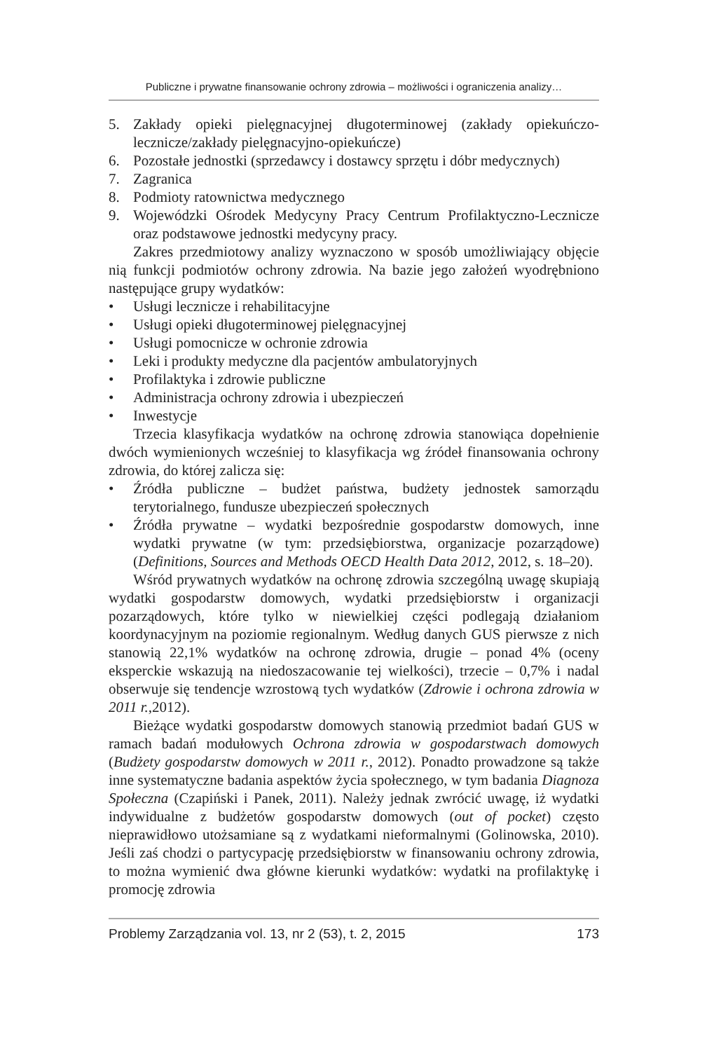Publiczne i prywatne finansowanie ochrony zdrowia – możliwości i ograniczenia analizy…
5. Zakłady opieki pielęgnacyjnej długoterminowej (zakłady opiekuńczo-lecznicze/zakłady pielęgnacyjno-opiekuńcze)
6. Pozostałe jednostki (sprzedawcy i dostawcy sprzętu i dóbr medycznych)
7. Zagranica
8. Podmioty ratownictwa medycznego
9. Wojewódzki Ośrodek Medycyny Pracy Centrum Profilaktyczno-Lecznicze oraz podstawowe jednostki medycyny pracy.
Zakres przedmiotowy analizy wyznaczono w sposób umożliwiający objęcie nią funkcji podmiotów ochrony zdrowia. Na bazie jego założeń wyodrębniono następujące grupy wydatków:
• Usługi lecznicze i rehabilitacyjne
• Usługi opieki długoterminowej pielęgnacyjnej
• Usługi pomocnicze w ochronie zdrowia
• Leki i produkty medyczne dla pacjentów ambulatoryjnych
• Profilaktyka i zdrowie publiczne
• Administracja ochrony zdrowia i ubezpieczeń
• Inwestycje
Trzecia klasyfikacja wydatków na ochronę zdrowia stanowiąca dopełnienie dwóch wymienionych wcześniej to klasyfikacja wg źródeł finansowania ochrony zdrowia, do której zalicza się:
• Źródła publiczne – budżet państwa, budżety jednostek samorządu terytorialnego, fundusze ubezpieczeń społecznych
• Źródła prywatne – wydatki bezpośrednie gospodarstw domowych, inne wydatki prywatne (w tym: przedsiębiorstwa, organizacje pozarządowe) (Definitions, Sources and Methods OECD Health Data 2012, 2012, s. 18–20).
Wśród prywatnych wydatków na ochronę zdrowia szczególną uwagę skupiają wydatki gospodarstw domowych, wydatki przedsiębiorstw i organizacji pozarządowych, które tylko w niewielkiej części podlegają działaniom koordynacyjnym na poziomie regionalnym. Według danych GUS pierwsze z nich stanowią 22,1% wydatków na ochronę zdrowia, drugie – ponad 4% (oceny eksperckie wskazują na niedoszacowanie tej wielkości), trzecie – 0,7% i nadal obserwuje się tendencje wzrostową tych wydatków (Zdrowie i ochrona zdrowia w 2011 r.,2012).
Bieżące wydatki gospodarstw domowych stanowią przedmiot badań GUS w ramach badań modułowych Ochrona zdrowia w gospodarstwach domowych (Budżety gospodarstw domowych w 2011 r., 2012). Ponadto prowadzone są także inne systematyczne badania aspektów życia społecznego, w tym badania Diagnoza Społeczna (Czapiński i Panek, 2011). Należy jednak zwrócić uwagę, iż wydatki indywidualne z budżetów gospodarstw domowych (out of pocket) często nieprawidłowo utożsamiane są z wydatkami nieformalnymi (Golinowska, 2010). Jeśli zaś chodzi o partycypację przedsiębiorstw w finansowaniu ochrony zdrowia, to można wymienić dwa główne kierunki wydatków: wydatki na profilaktykę i promocję zdrowia
Problemy Zarządzania vol. 13, nr 2 (53), t. 2, 2015 173